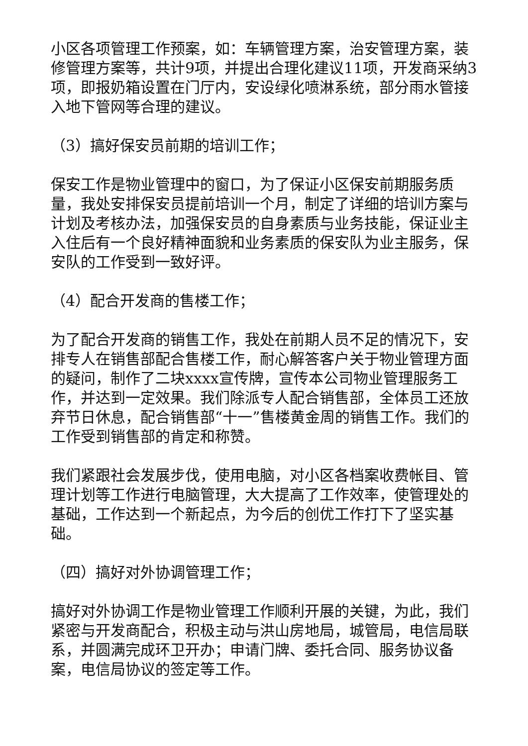小区各项管理工作预案，如：车辆管理方案，治安管理方案，装修管理方案等，共计9项，并提出合理化建议11项，开发商采纳3项，即报奶箱设置在门厅内，安设绿化喷淋系统，部分雨水管接入地下管网等合理的建议。
（3）搞好保安员前期的培训工作；
保安工作是物业管理中的窗口，为了保证小区保安前期服务质量，我处安排保安员提前培训一个月，制定了详细的培训方案与计划及考核办法，加强保安员的自身素质与业务技能，保证业主入住后有一个良好精神面貌和业务素质的保安队为业主服务，保安队的工作受到一致好评。
（4）配合开发商的售楼工作；
为了配合开发商的销售工作，我处在前期人员不足的情况下，安排专人在销售部配合售楼工作，耐心解答客户关于物业管理方面的疑问，制作了二块xxxx宣传牌，宣传本公司物业管理服务工作，并达到一定效果。我们除派专人配合销售部，全体员工还放弃节日休息，配合销售部“十一”售楼黄金周的销售工作。我们的工作受到销售部的肯定和称赞。
我们紧跟社会发展步伐，使用电脑，对小区各档案收费帐目、管理计划等工作进行电脑管理，大大提高了工作效率，使管理处的基础，工作达到一个新起点，为今后的创优工作打下了坚实基础。
（四）搞好对外协调管理工作；
搞好对外协调工作是物业管理工作顺利开展的关键，为此，我们紧密与开发商配合，积极主动与洪山房地局，城管局，电信局联系，并圆满完成环卫开办；申请门牌、委托合同、服务协议备案，电信局协议的签定等工作。